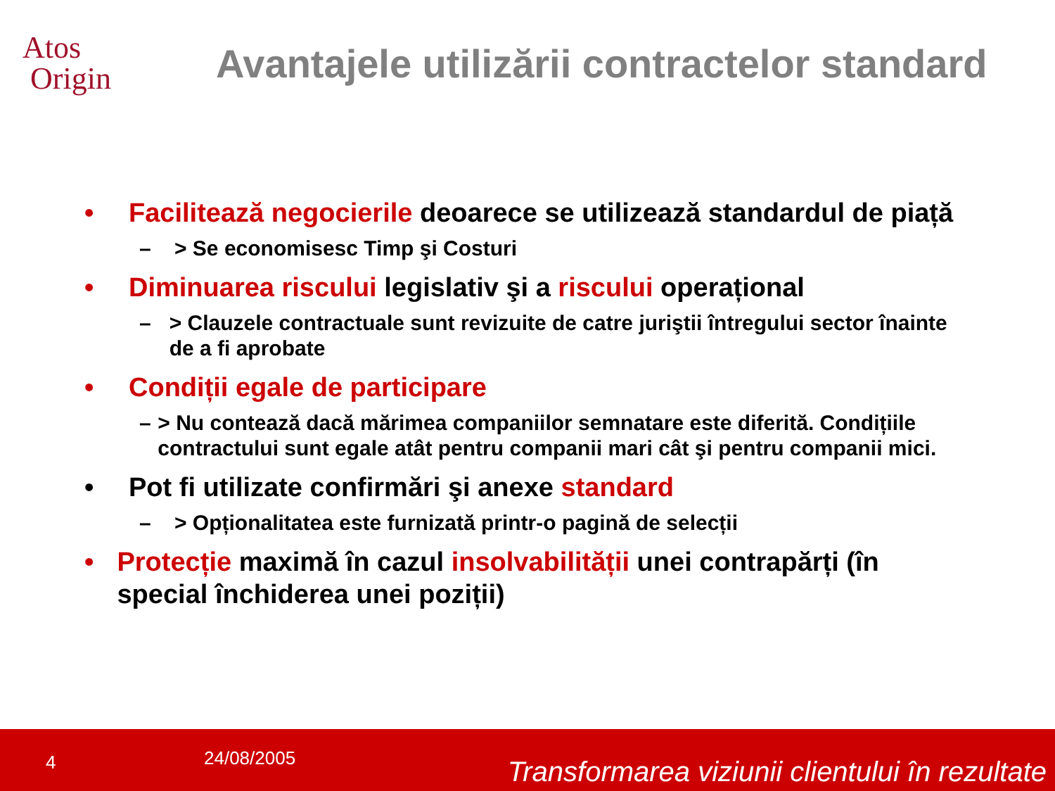Atos
Origin
Avantajele utilizării contractelor standard
• Facilitează negocierile deoarece se utilizează standardul de piață
– > Se economisesc Timp şi Costuri
• Diminuarea riscului legislativ şi a riscului operațional
– > Clauzele contractuale sunt revizuite de catre juriştii întregului sector înainte de a fi aprobate
• Condiții egale de participare
– > Nu contează dacă mărimea companiilor semnatare este diferită. Condițiile contractului sunt egale atât pentru companii mari cât şi pentru companii mici.
• Pot fi utilizate confirmări şi anexe standard
– > Opționalitatea este furnizată printr-o pagină de selecții
• Protecție maximă în cazul insolvabilității unei contrapărți (în special închiderea unei poziții)
4 24/08/2005 Transformarea viziunii clientului în rezultate